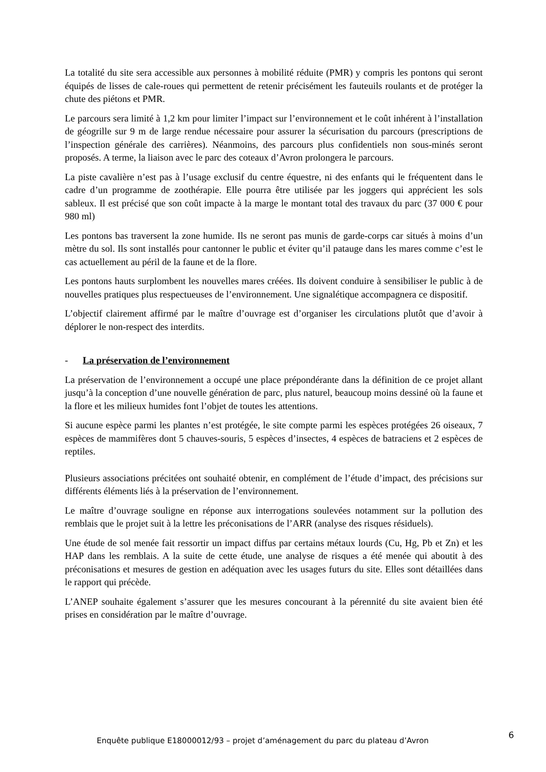La totalité du site sera accessible aux personnes à mobilité réduite (PMR) y compris les pontons qui seront équipés de lisses de cale-roues qui permettent de retenir précisément les fauteuils roulants et de protéger la chute des piétons et PMR.
Le parcours sera limité à 1,2 km pour limiter l’impact sur l’environnement et le coût inhérent à l’installation de géogrille sur 9 m de large rendue nécessaire pour assurer la sécurisation du parcours (prescriptions de l’inspection générale des carrières). Néanmoins, des parcours plus confidentiels non sous-minés seront proposés. A terme, la liaison avec le parc des coteaux d’Avron prolongera le parcours.
La piste cavalière n’est pas à l’usage exclusif du centre équestre, ni des enfants qui le fréquentent dans le cadre d’un programme de zoothérapie. Elle pourra être utilisée par les joggers qui apprécient les sols sableux. Il est précisé que son coût impacte à la marge le montant total des travaux du parc (37 000 € pour 980 ml)
Les pontons bas traversent la zone humide. Ils ne seront pas munis de garde-corps car situés à moins d’un mètre du sol. Ils sont installés pour cantonner le public et éviter qu’il patauge dans les mares comme c’est le cas actuellement au péril de la faune et de la flore.
Les pontons hauts surplombent les nouvelles mares créées. Ils doivent conduire à sensibiliser le public à de nouvelles pratiques plus respectueuses de l’environnement. Une signalétique accompagnera ce dispositif.
L’objectif clairement affirmé par le maître d’ouvrage est d’organiser les circulations plutôt que d’avoir à déplorer le non-respect des interdits.
- La préservation de l’environnement
La préservation de l’environnement a occupé une place prépondérante dans la définition de ce projet allant jusqu’à la conception d’une nouvelle génération de parc, plus naturel, beaucoup moins dessiné où la faune et la flore et les milieux humides font l’objet de toutes les attentions.
Si aucune espèce parmi les plantes n’est protégée, le site compte parmi les espèces protégées 26 oiseaux, 7 espèces de mammifères dont 5 chauves-souris, 5 espèces d’insectes, 4 espèces de batraciens et 2 espèces de reptiles.
Plusieurs associations précitées ont souhaité obtenir, en complément de l’étude d’impact, des précisions sur différents éléments liés à la préservation de l’environnement.
Le maître d’ouvrage souligne en réponse aux interrogations soulevées notamment sur la pollution des remblais que le projet suit à la lettre les préconisations de l’ARR (analyse des risques résiduels).
Une étude de sol menée fait ressortir un impact diffus par certains métaux lourds (Cu, Hg, Pb et Zn) et les HAP dans les remblais. A la suite de cette étude, une analyse de risques a été menée qui aboutit à des préconisations et mesures de gestion en adéquation avec les usages futurs du site. Elles sont détaillées dans le rapport qui précède.
L’ANEP souhaite également s’assurer que les mesures concourant à la pérennité du site avaient bien été prises en considération par le maître d’ouvrage.
Enquête publique E18000012/93 – projet d’aménagement du parc du plateau d’Avron
6